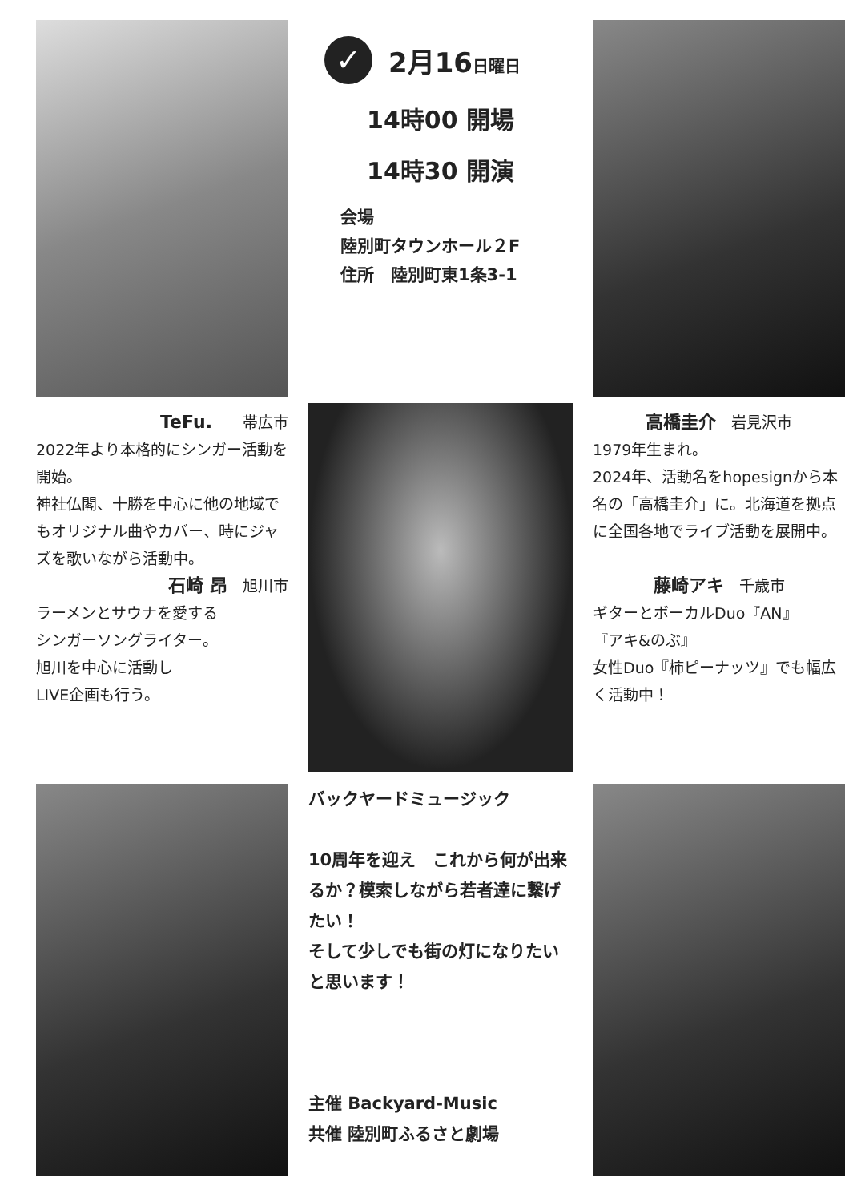✓
2月16日曜日
14時00 開場
14時30 開演
会場
陸別町タウンホール２F
住所　陸別町東1条3-1
TeFu.　　帯広市
2022年より本格的にシンガー活動を開始。
神社仏閣、十勝を中心に他の地域でもオリジナル曲やカバー、時にジャズを歌いながら活動中。
石崎 昂　旭川市
ラーメンとサウナを愛する
シンガーソングライター。
旭川を中心に活動し
LIVE企画も行う。
高橋圭介　岩見沢市
1979年生まれ。
2024年、活動名をhopesignから本名の「高橋圭介」に。北海道を拠点に全国各地でライブ活動を展開中。
藤崎アキ　千歳市
ギターとボーカルDuo『AN』
『アキ&のぶ』
女性Duo『柿ピーナッツ』でも幅広く活動中！
バックヤードミュージック
10周年を迎え　これから何が出来るか？模索しながら若者達に繋げたい！
そして少しでも街の灯になりたいと思います！
主催 Backyard-Music
共催 陸別町ふるさと劇場